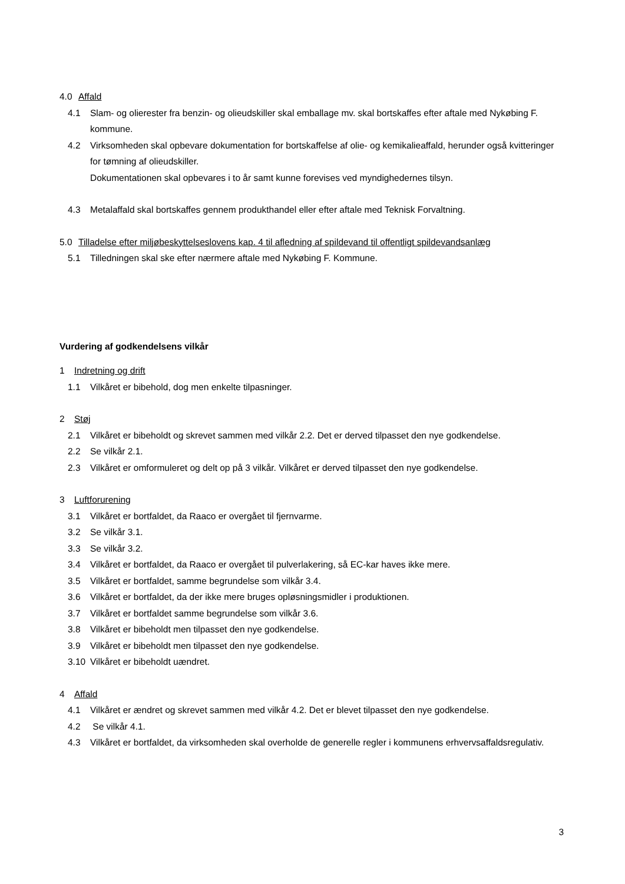4.0 Affald
4.1 Slam- og olierester fra benzin- og olieudskiller skal emballage mv. skal bortskaffes efter aftale med Nykøbing F. kommune.
4.2 Virksomheden skal opbevare dokumentation for bortskaffelse af olie- og kemikalieaffald, herunder også kvitteringer for tømning af olieudskiller.
Dokumentationen skal opbevares i to år samt kunne forevises ved myndighedernes tilsyn.
4.3 Metalaffald skal bortskaffes gennem produkthandel eller efter aftale med Teknisk Forvaltning.
5.0 Tilladelse efter miljøbeskyttelseslovens kap. 4 til afledning af spildevand til offentligt spildevandsanlæg
5.1 Tilledningen skal ske efter nærmere aftale med Nykøbing F. Kommune.
Vurdering af godkendelsens vilkår
1 Indretning og drift
1.1 Vilkåret er bibehold, dog men enkelte tilpasninger.
2 Støj
2.1 Vilkåret er bibeholdt og skrevet sammen med vilkår 2.2. Det er derved tilpasset den nye godkendelse.
2.2 Se vilkår 2.1.
2.3 Vilkåret er omformuleret og delt op på 3 vilkår. Vilkåret er derved tilpasset den nye godkendelse.
3 Luftforurening
3.1 Vilkåret er bortfaldet, da Raaco er overgået til fjernvarme.
3.2 Se vilkår 3.1.
3.3 Se vilkår 3.2.
3.4 Vilkåret er bortfaldet, da Raaco er overgået til pulverlakering, så EC-kar haves ikke mere.
3.5 Vilkåret er bortfaldet, samme begrundelse som vilkår 3.4.
3.6 Vilkåret er bortfaldet, da der ikke mere bruges opløsningsmidler i produktionen.
3.7 Vilkåret er bortfaldet samme begrundelse som vilkår 3.6.
3.8 Vilkåret er bibeholdt men tilpasset den nye godkendelse.
3.9 Vilkåret er bibeholdt men tilpasset den nye godkendelse.
3.10 Vilkåret er bibeholdt uændret.
4 Affald
4.1 Vilkåret er ændret og skrevet sammen med vilkår 4.2. Det er blevet tilpasset den nye godkendelse.
4.2 Se vilkår 4.1.
4.3 Vilkåret er bortfaldet, da virksomheden skal overholde de generelle regler i kommunens erhvervsaffaldsregulativ.
3